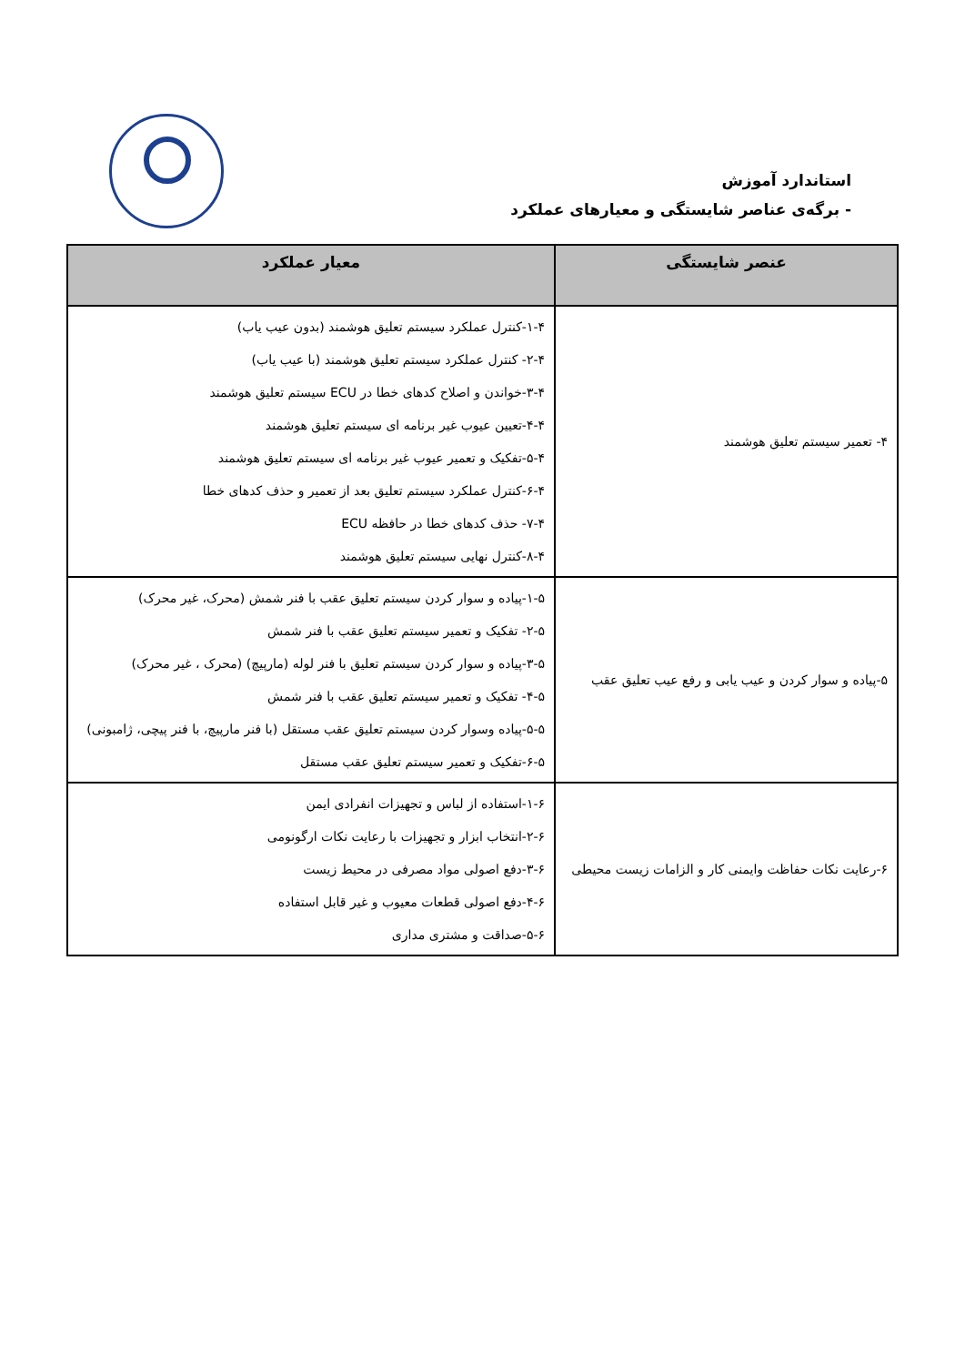استاندارد آموزش
- برگه‌ی عناصر شایستگی و معیارهای عملکرد
| عنصر شایستگی | معیار عملکرد |
| --- | --- |
| ۴- تعمیر سیستم تعلیق هوشمند | ۱-۴-کنترل عملکرد سیستم تعلیق هوشمند (بدون عیب یاب) ۲-۴- کنترل عملکرد سیستم تعلیق هوشمند (با عیب یاب) ۳-۴-خواندن و اصلاح کدهای خطا در ECU سیستم تعلیق هوشمند ۴-۴-تعیین عیوب غیر برنامه ای سیستم تعلیق هوشمند ۵-۴-تفکیک و تعمیر عیوب غیر برنامه ای سیستم تعلیق هوشمند ۶-۴-کنترل عملکرد سیستم تعلیق بعد از تعمیر و حذف کدهای خطا ۷-۴- حذف کدهای خطا در حافظه ECU ۸-۴-کنترل نهایی سیستم تعلیق هوشمند |
| ۵-پیاده و سوار کردن و عیب یابی و رفع عیب تعلیق عقب | ۱-۵-پیاده و سوار کردن سیستم تعلیق عقب با فنر شمش (محرک، غیر محرک) ۲-۵- تفکیک و تعمیر سیستم تعلیق عقب با فنر شمش ۳-۵-پیاده و سوار کردن سیستم تعلیق با فنر لوله (مارپیچ) (محرک ، غیر محرک) ۴-۵- تفکیک و تعمیر سیستم تعلیق عقب با فنر شمش ۵-۵-پیاده وسوار کردن سیستم تعلیق عقب مستقل (با فنر مارپیچ، با فنر پیچی، ژامبونی) ۶-۵-تفکیک و تعمیر سیستم تعلیق عقب مستقل |
| ۶-رعایت نکات حفاظت وایمنی کار و الزامات زیست محیطی | ۱-۶-استفاده از لباس و تجهیزات انفرادی ایمن ۲-۶-انتخاب ابزار و تجهیزات با رعایت نکات ارگونومی ۳-۶-دفع اصولی مواد مصرفی در محیط زیست ۴-۶-دفع اصولی قطعات معیوب و غیر قابل استفاده ۵-۶-صداقت و مشتری مداری |